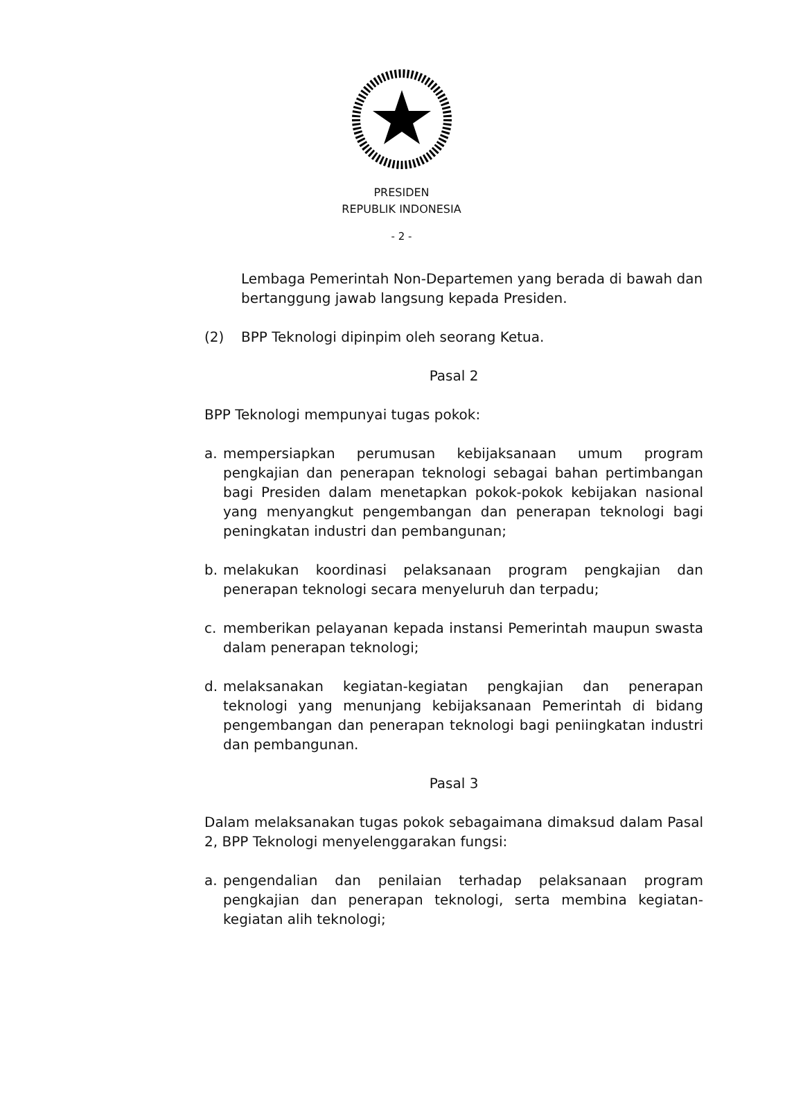PRESIDEN
REPUBLIK INDONESIA
- 2 -
Lembaga Pemerintah Non-Departemen yang berada di bawah dan bertanggung jawab langsung kepada Presiden.
(2) BPP Teknologi dipinpim oleh seorang Ketua.
Pasal 2
BPP Teknologi mempunyai tugas pokok:
a. mempersiapkan perumusan kebijaksanaan umum program pengkajian dan penerapan teknologi sebagai bahan pertimbangan bagi Presiden dalam menetapkan pokok-pokok kebijakan nasional yang menyangkut pengembangan dan penerapan teknologi bagi peningkatan industri dan pembangunan;
b. melakukan koordinasi pelaksanaan program pengkajian dan penerapan teknologi secara menyeluruh dan terpadu;
c. memberikan pelayanan kepada instansi Pemerintah maupun swasta dalam penerapan teknologi;
d. melaksanakan kegiatan-kegiatan pengkajian dan penerapan teknologi yang menunjang kebijaksanaan Pemerintah di bidang pengembangan dan penerapan teknologi bagi peniingkatan industri dan pembangunan.
Pasal 3
Dalam melaksanakan tugas pokok sebagaimana dimaksud dalam Pasal 2, BPP Teknologi menyelenggarakan fungsi:
a. pengendalian dan penilaian terhadap pelaksanaan program pengkajian dan penerapan teknologi, serta membina kegiatan-kegiatan alih teknologi;